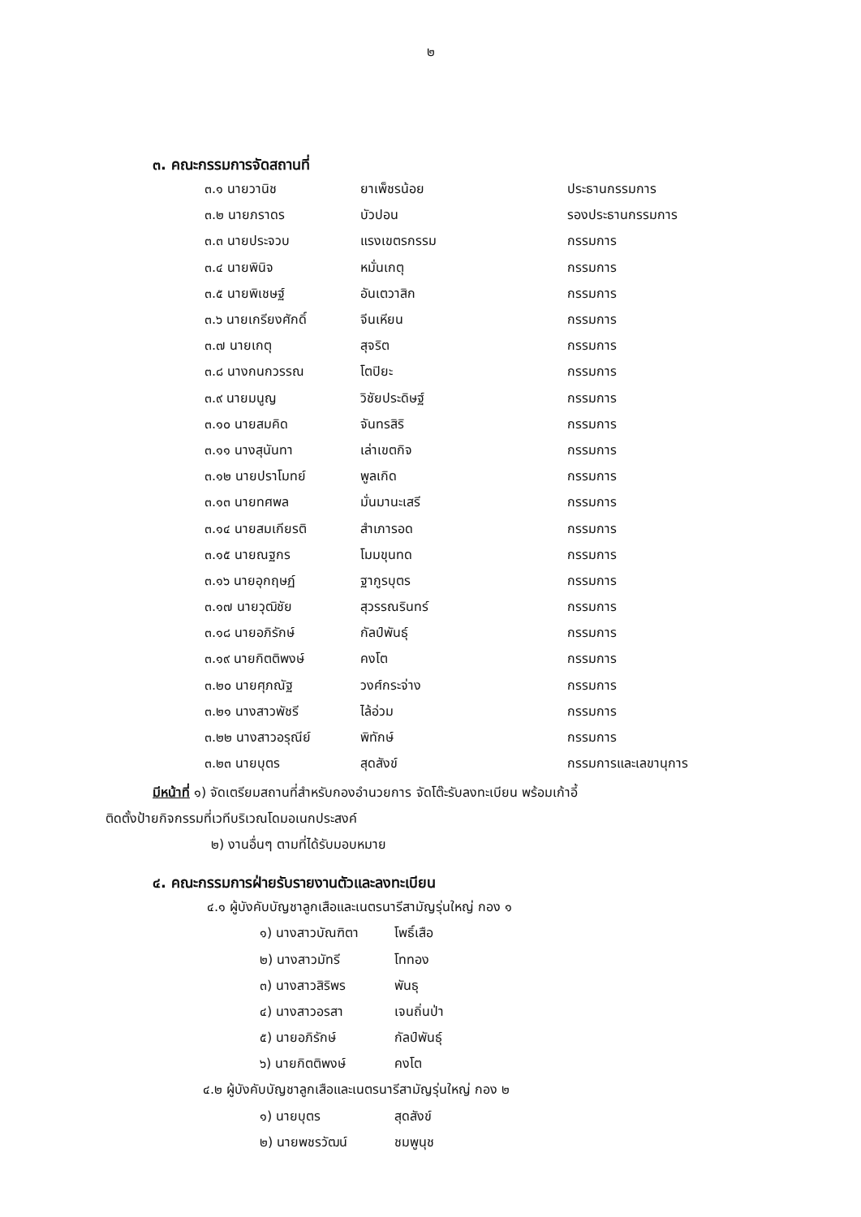๒
๓. คณะกรรมการจัดสถานที่
| ๓.๑ นายวานิช | ยาเพ็ชรน้อย | ประธานกรรมการ |
| ๓.๒ นายภราดร | บัวปอน | รองประธานกรรมการ |
| ๓.๓ นายประจวบ | แรงเขตรกรรม | กรรมการ |
| ๓.๔ นายพินิจ | หมั่นเกตุ | กรรมการ |
| ๓.๕ นายพิเชษฐ์ | อันเตวาสิก | กรรมการ |
| ๓.๖ นายเกรียงศักดิ์ | จีนเหียน | กรรมการ |
| ๓.๗ นายเกตุ | สุจริต | กรรมการ |
| ๓.๘ นางกนกวรรณ | โตปิยะ | กรรมการ |
| ๓.๙ นายมนูญ | วิชัยประดิษฐ์ | กรรมการ |
| ๓.๑๐ นายสมคิด | จันทรสิริ | กรรมการ |
| ๓.๑๑ นางสุนันทา | เล่าเขตกิจ | กรรมการ |
| ๓.๑๒ นายปราโมทย์ | พูลเกิด | กรรมการ |
| ๓.๑๓ นายทศพล | มั่นมานะเสรี | กรรมการ |
| ๓.๑๔ นายสมเกียรติ | สำเภารอด | กรรมการ |
| ๓.๑๕ นายณฐกร | โมมขุนทด | กรรมการ |
| ๓.๑๖ นายอุกฤษฏ์ | ฐากูรบุตร | กรรมการ |
| ๓.๑๗ นายวุฒิชัย | สุวรรณรินทร์ | กรรมการ |
| ๓.๑๘ นายอภิรักษ์ | กัลป์พันธุ์ | กรรมการ |
| ๓.๑๙ นายกิตติพงษ์ | คงโต | กรรมการ |
| ๓.๒๐ นายศุภณัฐ | วงศ์กระจ่าง | กรรมการ |
| ๓.๒๑ นางสาวพัชรี | ไล้อ่วม | กรรมการ |
| ๓.๒๒ นางสาวอรุณีย์ | พิทักษ์ | กรรมการ |
| ๓.๒๓ นายบุตร | สุดสังข์ | กรรมการและเลขานุการ |
มีหน้าที่ ๑) จัดเตรียมสถานที่สำหรับกองอำนวยการ จัดโต๊ะรับลงทะเบียน พร้อมเก้าอี้
ติดตั้งป้ายกิจกรรมที่เวทีบริเวณโดมอเนกประสงค์
๒) งานอื่นๆ ตามที่ได้รับมอบหมาย
๔. คณะกรรมการฝ่ายรับรายงานตัวและลงทะเบียน
๔.๑ ผู้บังคับบัญชาลูกเสือและเนตรนารีสามัญรุ่นใหญ่ กอง ๑
| ๑) นางสาวบัณฑิตา | โพธิ์เสือ |
| ๒) นางสาวมัทรี | โททอง |
| ๓) นางสาวสิริพร | พันธุ |
| ๔) นางสาวอรสา | เจนถิ่นป่า |
| ๕) นายอภิรักษ์ | กัลป์พันธุ์ |
| ๖) นายกิตติพงษ์ | คงโต |
๔.๒ ผู้บังคับบัญชาลูกเสือและเนตรนารีสามัญรุ่นใหญ่ กอง ๒
| ๑) นายบุตร | สุดสังข์ |
| ๒) นายพชรวัฒน์ | ชมพูนุช |